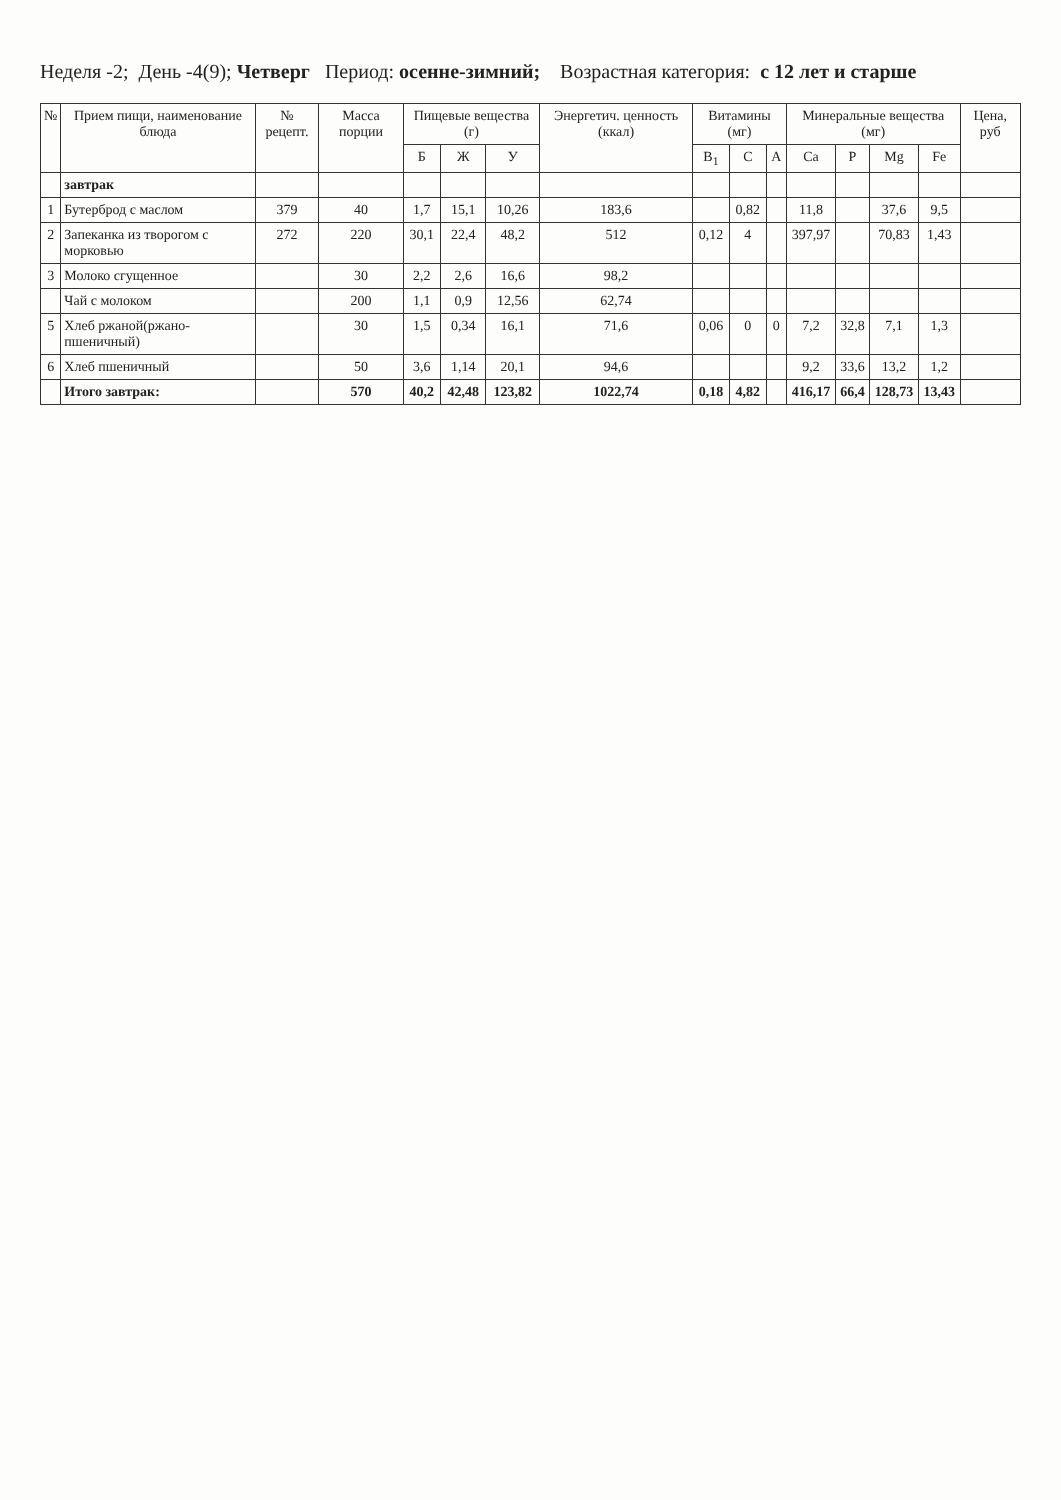Неделя -2; День -4(9); Четверг Период: осенне-зимний; Возрастная категория: с 12 лет и старше
| № | Прием пищи, наименование блюда | № рецепт. | Масса порции | Пищевые вещества (г) | | | Энергетич. ценность (ккал) | Витамины (мг) | | | Минеральные вещества (мг) | | | | Цена, руб |
| --- | --- | --- | --- | --- | --- | --- | --- | --- | --- | --- | --- | --- | --- | --- | --- |
| | | | | Б | Ж | У | | B<sub>1</sub> | C | A | Ca | P | Mg | Fe | |
| | завтрак | | | | | | | | | | | | | | |
| 1 | Бутерброд с маслом | 379 | 40 | 1,7 | 15,1 | 10,26 | 183,6 | | 0,82 | | 11,8 | | 37,6 | 9,5 | |
| 2 | Запеканка из творогом с морковью | 272 | 220 | 30,1 | 22,4 | 48,2 | 512 | 0,12 | 4 | | 397,97 | | 70,83 | 1,43 | |
| 3 | Молоко сгущенное | | 30 | 2,2 | 2,6 | 16,6 | 98,2 | | | | | | | | |
| | Чай с молоком | | 200 | 1,1 | 0,9 | 12,56 | 62,74 | | | | | | | | |
| 5 | Хлеб ржаной(ржано-пшеничный) | | 30 | 1,5 | 0,34 | 16,1 | 71,6 | 0,06 | 0 | 0 | 7,2 | 32,8 | 7,1 | 1,3 | |
| 6 | Хлеб пшеничный | | 50 | 3,6 | 1,14 | 20,1 | 94,6 | | | | 9,2 | 33,6 | 13,2 | 1,2 | |
| | Итого завтрак: | | 570 | 40,2 | 42,48 | 123,82 | 1022,74 | 0,18 | 4,82 | | 416,17 | 66,4 | 128,73 | 13,43 | |